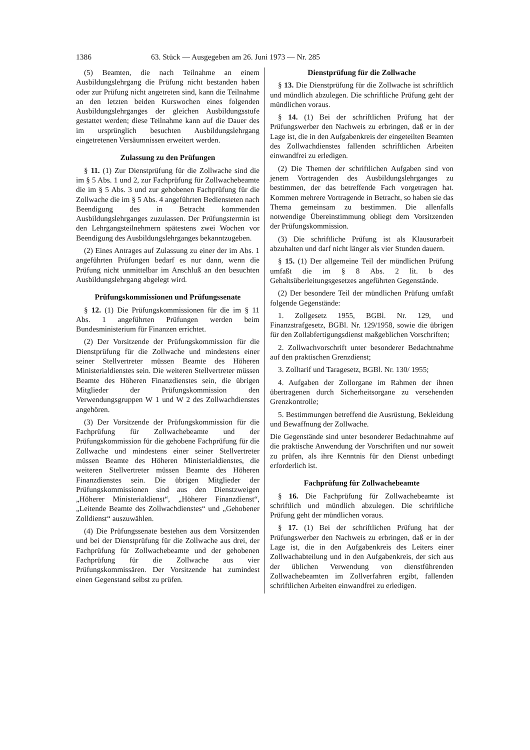1386 63. Stück — Ausgegeben am 26. Juni 1973 — Nr. 285
(5) Beamten, die nach Teilnahme an einem Ausbildungslehrgang die Prüfung nicht bestanden haben oder zur Prüfung nicht angetreten sind, kann die Teilnahme an den letzten beiden Kurswochen eines folgenden Ausbildungslehrganges der gleichen Ausbildungsstufe gestattet werden; diese Teilnahme kann auf die Dauer des im ursprünglich besuchten Ausbildungslehrgang eingetretenen Versäumnissen erweitert werden.
Zulassung zu den Prüfungen
§ 11. (1) Zur Dienstprüfung für die Zollwache sind die im § 5 Abs. 1 und 2, zur Fachprüfung für Zollwachebeamte die im § 5 Abs. 3 und zur gehobenen Fachprüfung für die Zollwache die im § 5 Abs. 4 angeführten Bediensteten nach Beendigung des in Betracht kommenden Ausbildungslehrganges zuzulassen. Der Prüfungstermin ist den Lehrgangsteilnehmern spätestens zwei Wochen vor Beendigung des Ausbildungslehrganges bekanntzugeben.
(2) Eines Antrages auf Zulassung zu einer der im Abs. 1 angeführten Prüfungen bedarf es nur dann, wenn die Prüfung nicht unmittelbar im Anschluß an den besuchten Ausbildungslehrgang abgelegt wird.
Prüfungskommissionen und Prüfungssenate
§ 12. (1) Die Prüfungskommissionen für die im § 11 Abs. 1 angeführten Prüfungen werden beim Bundesministerium für Finanzen errichtet.
(2) Der Vorsitzende der Prüfungskommission für die Dienstprüfung für die Zollwache und mindestens einer seiner Stellvertreter müssen Beamte des Höheren Ministerialdienstes sein. Die weiteren Stellvertreter müssen Beamte des Höheren Finanzdienstes sein, die übrigen Mitglieder der Prüfungskommission den Verwendungsgruppen W 1 und W 2 des Zollwachdienstes angehören.
(3) Der Vorsitzende der Prüfungskommission für die Fachprüfung für Zollwachebeamte und der Prüfungskommission für die gehobene Fachprüfung für die Zollwache und mindestens einer seiner Stellvertreter müssen Beamte des Höheren Ministerialdienstes, die weiteren Stellvertreter müssen Beamte des Höheren Finanzdienstes sein. Die übrigen Mitglieder der Prüfungskommissionen sind aus den Dienstzweigen „Höherer Ministerialdienst“, „Höherer Finanzdienst“, „Leitende Beamte des Zollwachdienstes“ und „Gehobener Zolldienst“ auszuwählen.
(4) Die Prüfungssenate bestehen aus dem Vorsitzenden und bei der Dienstprüfung für die Zollwache aus drei, der Fachprüfung für Zollwachebeamte und der gehobenen Fachprüfung für die Zollwache aus vier Prüfungskommissären. Der Vorsitzende hat zumindest einen Gegenstand selbst zu prüfen.
Dienstprüfung für die Zollwache
§ 13. Die Dienstprüfung für die Zollwache ist schriftlich und mündlich abzulegen. Die schriftliche Prüfung geht der mündlichen voraus.
§ 14. (1) Bei der schriftlichen Prüfung hat der Prüfungswerber den Nachweis zu erbringen, daß er in der Lage ist, die in den Aufgabenkreis der eingeteilten Beamten des Zollwachdienstes fallenden schriftlichen Arbeiten einwandfrei zu erledigen.
(2) Die Themen der schriftlichen Aufgaben sind von jenem Vortragenden des Ausbildungslehrganges zu bestimmen, der das betreffende Fach vorgetragen hat. Kommen mehrere Vortragende in Betracht, so haben sie das Thema gemeinsam zu bestimmen. Die allenfalls notwendige Übereinstimmung obliegt dem Vorsitzenden der Prüfungskommission.
(3) Die schriftliche Prüfung ist als Klausurarbeit abzuhalten und darf nicht länger als vier Stunden dauern.
§ 15. (1) Der allgemeine Teil der mündlichen Prüfung umfaßt die im § 8 Abs. 2 lit. b des Gehaltsüberleitungsgesetzes angeführten Gegenstände.
(2) Der besondere Teil der mündlichen Prüfung umfaßt folgende Gegenstände:
1. Zollgesetz 1955, BGBl. Nr. 129, und Finanzstrafgesetz, BGBl. Nr. 129/1958, sowie die übrigen für den Zollabfertigungsdienst maßgeblichen Vorschriften;
2. Zollwachvorschrift unter besonderer Bedachtnahme auf den praktischen Grenzdienst;
3. Zolltarif und Taragesetz, BGBl. Nr. 130/ 1955;
4. Aufgaben der Zollorgane im Rahmen der ihnen übertragenen durch Sicherheitsorgane zu versehenden Grenzkontrolle;
5. Bestimmungen betreffend die Ausrüstung, Bekleidung und Bewaffnung der Zollwache.
Die Gegenstände sind unter besonderer Bedachtnahme auf die praktische Anwendung der Vorschriften und nur soweit zu prüfen, als ihre Kenntnis für den Dienst unbedingt erforderlich ist.
Fachprüfung für Zollwachebeamte
§ 16. Die Fachprüfung für Zollwachebeamte ist schriftlich und mündlich abzulegen. Die schriftliche Prüfung geht der mündlichen voraus.
§ 17. (1) Bei der schriftlichen Prüfung hat der Prüfungswerber den Nachweis zu erbringen, daß er in der Lage ist, die in den Aufgabenkreis des Leiters einer Zollwachabteilung und in den Aufgabenkreis, der sich aus der üblichen Verwendung von dienstführenden Zollwachebeamten im Zollverfahren ergibt, fallenden schriftlichen Arbeiten einwandfrei zu erledigen.